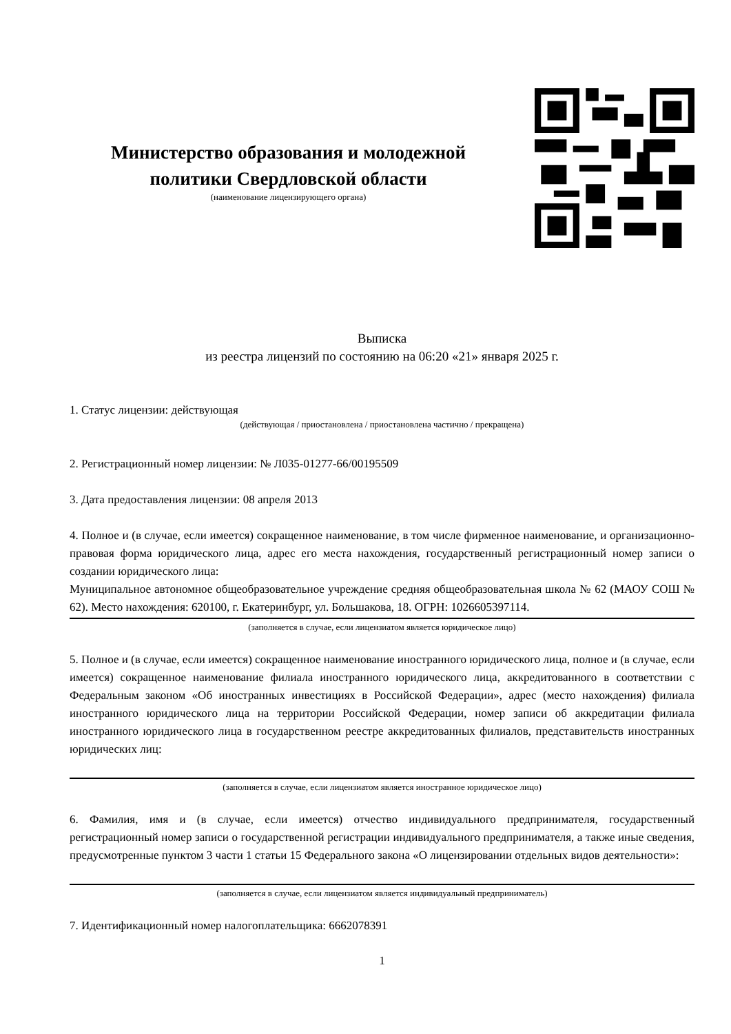Министерство образования и молодежной политики Свердловской области
(наименование лицензирующего органа)
Выписка
из реестра лицензий по состоянию на 06:20 «21» января 2025 г.
1. Статус лицензии: действующая
(действующая / приостановлена / приостановлена частично / прекращена)
2. Регистрационный номер лицензии: № Л035-01277-66/00195509
3. Дата предоставления лицензии: 08 апреля 2013
4. Полное и (в случае, если имеется) сокращенное наименование, в том числе фирменное наименование, и организационно-правовая форма юридического лица, адрес его места нахождения, государственный регистрационный номер записи о создании юридического лица:
Муниципальное автономное общеобразовательное учреждение средняя общеобразовательная школа № 62 (МАОУ СОШ № 62). Место нахождения: 620100, г. Екатеринбург, ул. Большакова, 18. ОГРН: 1026605397114.
(заполняется в случае, если лицензиатом является юридическое лицо)
5. Полное и (в случае, если имеется) сокращенное наименование иностранного юридического лица, полное и (в случае, если имеется) сокращенное наименование филиала иностранного юридического лица, аккредитованного в соответствии с Федеральным законом «Об иностранных инвестициях в Российской Федерации», адрес (место нахождения) филиала иностранного юридического лица на территории Российской Федерации, номер записи об аккредитации филиала иностранного юридического лица в государственном реестре аккредитованных филиалов, представительств иностранных юридических лиц:
(заполняется в случае, если лицензиатом является иностранное юридическое лицо)
6. Фамилия, имя и (в случае, если имеется) отчество индивидуального предпринимателя, государственный регистрационный номер записи о государственной регистрации индивидуального предпринимателя, а также иные сведения, предусмотренные пунктом 3 части 1 статьи 15 Федерального закона «О лицензировании отдельных видов деятельности»:
(заполняется в случае, если лицензиатом является индивидуальный предприниматель)
7. Идентификационный номер налогоплательщика: 6662078391
1